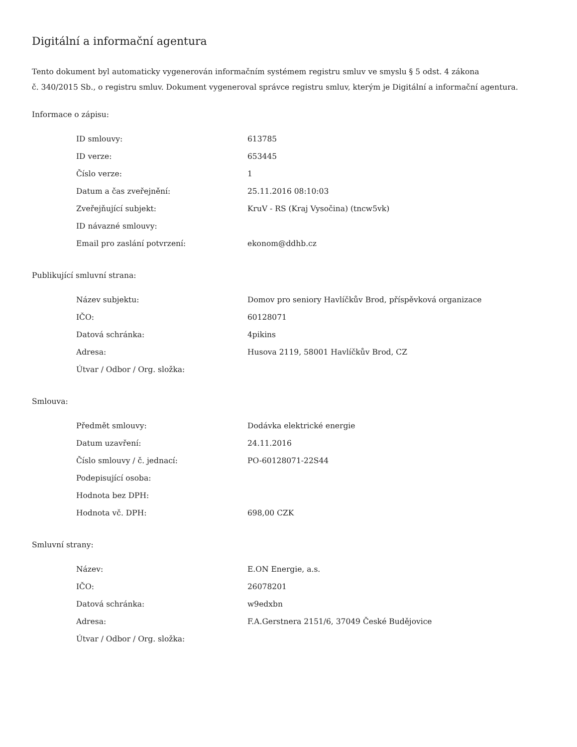Digitální a informační agentura
Tento dokument byl automaticky vygenerován informačním systémem registru smluv ve smyslu § 5 odst. 4 zákona
č. 340/2015 Sb., o registru smluv. Dokument vygeneroval správce registru smluv, kterým je Digitální a informační agentura.
Informace o zápisu:
| ID smlouvy: | 613785 |
| ID verze: | 653445 |
| Číslo verze: | 1 |
| Datum a čas zveřejnění: | 25.11.2016 08:10:03 |
| Zveřejňující subjekt: | KruV - RS (Kraj Vysočina) (tncw5vk) |
| ID návazné smlouvy: | |
| Email pro zaslání potvrzení: | ekonom@ddhb.cz |
Publikující smluvní strana:
| Název subjektu: | Domov pro seniory Havlíčkův Brod, příspěvková organizace |
| IČO: | 60128071 |
| Datová schránka: | 4pikins |
| Adresa: | Husova 2119, 58001 Havlíčkův Brod, CZ |
| Útvar / Odbor / Org. složka: | |
Smlouva:
| Předmět smlouvy: | Dodávka elektrické energie |
| Datum uzavření: | 24.11.2016 |
| Číslo smlouvy / č. jednací: | PO-60128071-22S44 |
| Podepisující osoba: | |
| Hodnota bez DPH: | |
| Hodnota vč. DPH: | 698,00 CZK |
Smluvní strany:
| Název: | E.ON Energie, a.s. |
| IČO: | 26078201 |
| Datová schránka: | w9edxbn |
| Adresa: | F.A.Gerstnera 2151/6, 37049 České Budějovice |
| Útvar / Odbor / Org. složka: | |